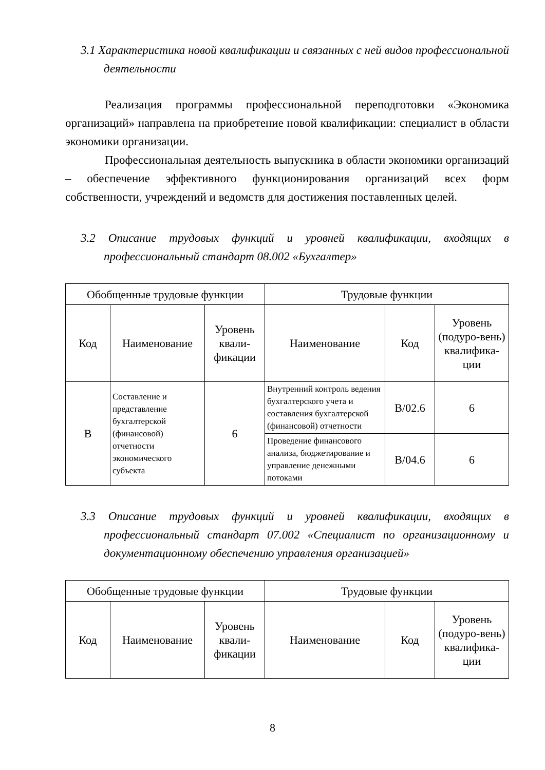3.1 Характеристика новой квалификации и связанных с ней видов профессиональной деятельности
Реализация программы профессиональной переподготовки «Экономика организаций» направлена на приобретение новой квалификации: специалист в области экономики организации.
Профессиональная деятельность выпускника в области экономики организаций – обеспечение эффективного функционирования организаций всех форм собственности, учреждений и ведомств для достижения поставленных целей.
3.2 Описание трудовых функций и уровней квалификации, входящих в профессиональный стандарт 08.002 «Бухгалтер»
| Обобщенные трудовые функции | | | Трудовые функции | | |
| --- | --- | --- | --- | --- | --- |
| Код | Наименование | Уровень квали-фикации | Наименование | Код | Уровень (подуро-вень) квалифика-ции |
| В | Составление и представление бухгалтерской (финансовой) отчетности экономического субъекта | 6 | Внутренний контроль ведения бухгалтерского учета и составления бухгалтерской (финансовой) отчетности | В/02.6 | 6 |
| | | | Проведение финансового анализа, бюджетирование и управление денежными потоками | В/04.6 | 6 |
3.3 Описание трудовых функций и уровней квалификации, входящих в профессиональный стандарт 07.002 «Специалист по организационному и документационному обеспечению управления организацией»
| Обобщенные трудовые функции | | | Трудовые функции | | |
| --- | --- | --- | --- | --- | --- |
| Код | Наименование | Уровень квали-фикации | Наименование | Код | Уровень (подуро-вень) квалифика-ции |
8